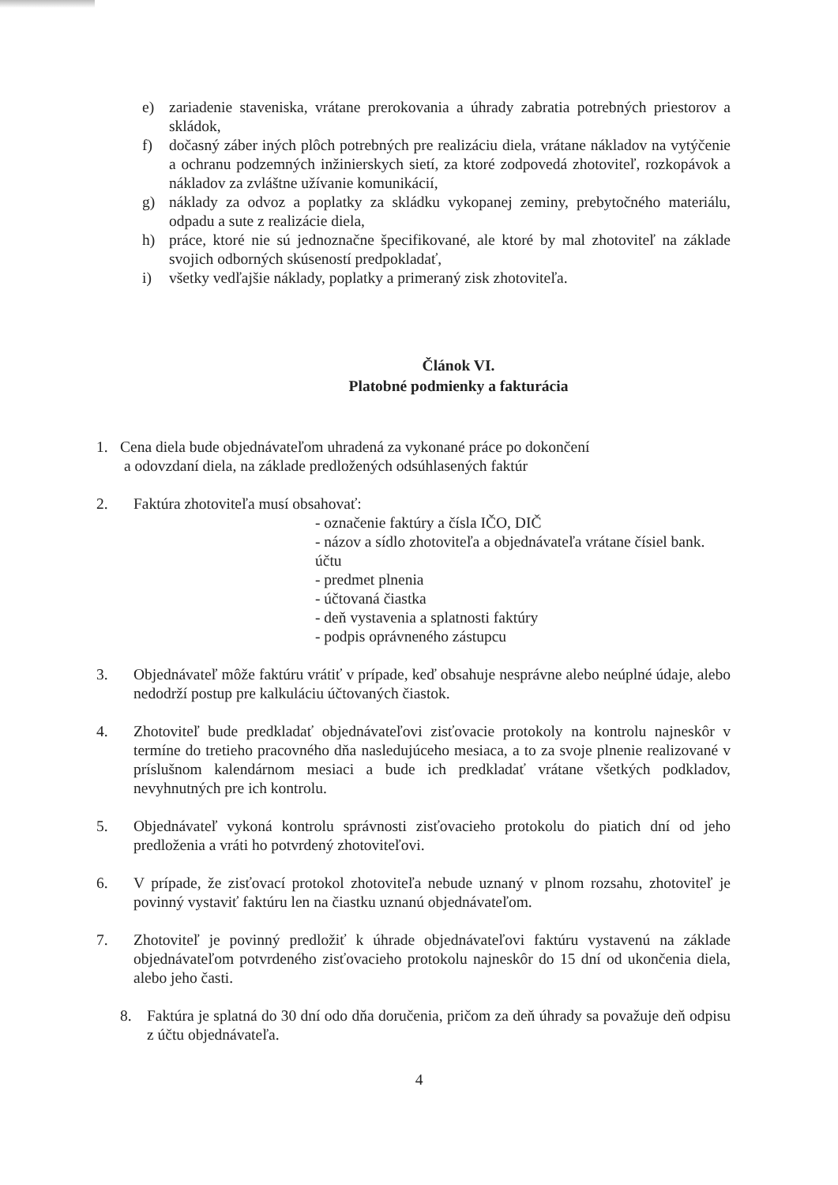e) zariadenie staveniska, vrátane prerokovania a úhrady zabratia potrebných priestorov a skládok,
f) dočasný záber iných plôch potrebných pre realizáciu diela, vrátane nákladov na vytýčenie a ochranu podzemných inžinierskych sietí, za ktoré zodpovedá zhotoviteľ, rozkopávok a nákladov za zvláštne užívanie komunikácií,
g) náklady za odvoz a poplatky za skládku vykopanej zeminy, prebytočného materiálu, odpadu a sute z realizácie diela,
h) práce, ktoré nie sú jednoznačne špecifikované, ale ktoré by mal zhotoviteľ na základe svojich odborných skúseností predpokladať,
i) všetky vedľajšie náklady, poplatky a primeraný zisk zhotoviteľa.
Článok VI.
Platobné podmienky a fakturácia
1. Cena diela bude objednávateľom uhradená za vykonané práce po dokončení
a odovzdaní diela, na základe predložených odsúhlasených faktúr
2. Faktúra zhotoviteľa musí obsahovať:
- označenie faktúry a čísla IČO, DIČ
- názov a sídlo zhotoviteľa a objednávateľa vrátane čísiel bank. účtu
- predmet plnenia
- účtovaná čiastka
- deň vystavenia a splatnosti faktúry
- podpis oprávneného zástupcu
3. Objednávateľ môže faktúru vrátiť v prípade, keď obsahuje nesprávne alebo neúplné údaje, alebo nedodrží postup pre kalkuláciu účtovaných čiastok.
4. Zhotoviteľ bude predkladať objednávateľovi zisťovacie protokoly na kontrolu najneskôr v termíne do tretieho pracovného dňa nasledujúceho mesiaca, a to za svoje plnenie realizované v príslušnom kalendárnom mesiaci a bude ich predkladať vrátane všetkých podkladov, nevyhnutných pre ich kontrolu.
5. Objednávateľ vykoná kontrolu správnosti zisťovacieho protokolu do piatich dní od jeho predloženia a vráti ho potvrdený zhotoviteľovi.
6. V prípade, že zisťovací protokol zhotoviteľa nebude uznaný v plnom rozsahu, zhotoviteľ je povinný vystaviť faktúru len na čiastku uznanú objednávateľom.
7. Zhotoviteľ je povinný predložiť k úhrade objednávateľovi faktúru vystavenú na základe objednávateľom potvrdeného zisťovacieho protokolu najneskôr do 15 dní od ukončenia diela, alebo jeho časti.
8. Faktúra je splatná do 30 dní odo dňa doručenia, pričom za deň úhrady sa považuje deň odpisu z účtu objednávateľa.
4